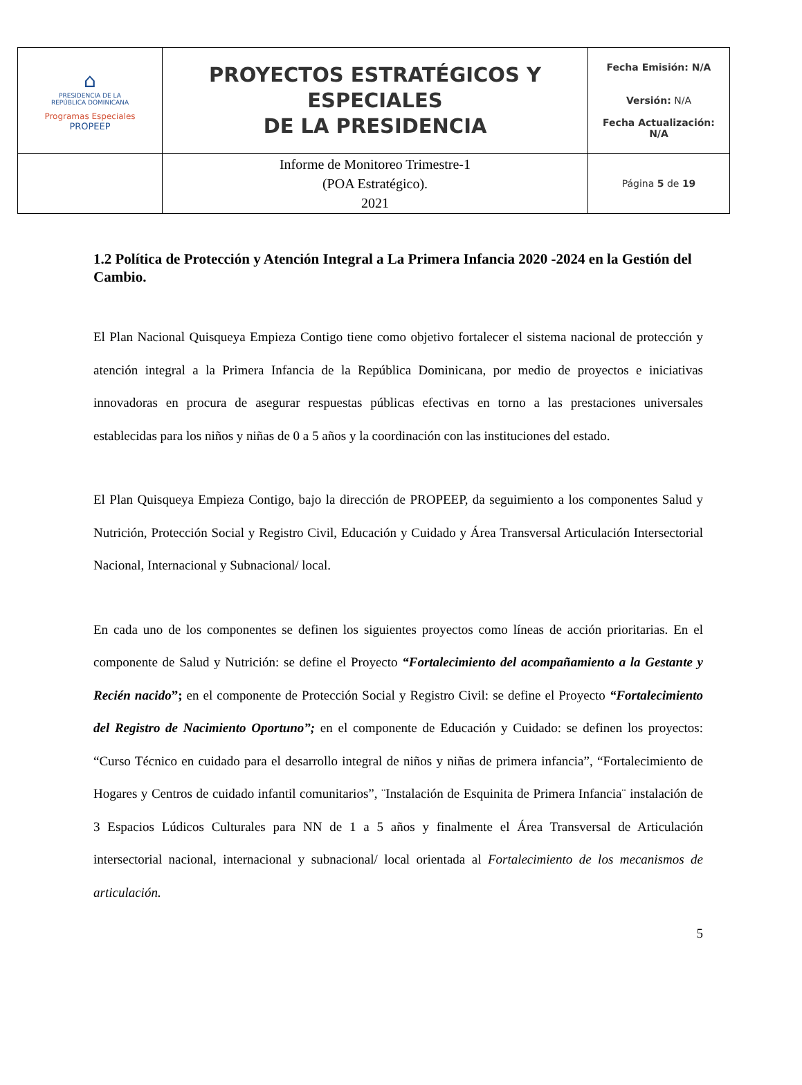| ⌂ PRESIDENCIA DE LA REPÚBLICA DOMINICANA Programas Especiales PROPEEP | PROYECTOS ESTRATÉGICOS Y ESPECIALES DE LA PRESIDENCIA | Fecha Emisión: N/A Versión: N/A Fecha Actualización: N/A |
| | Informe de Monitoreo Trimestre-1 (POA Estratégico). 2021 | Página 5 de 19 |
1.2 Política de Protección y Atención Integral a La Primera Infancia 2020 -2024 en la Gestión del Cambio.
El Plan Nacional Quisqueya Empieza Contigo tiene como objetivo fortalecer el sistema nacional de protección y atención integral a la Primera Infancia de la República Dominicana, por medio de proyectos e iniciativas innovadoras en procura de asegurar respuestas públicas efectivas en torno a las prestaciones universales establecidas para los niños y niñas de 0 a 5 años y la coordinación con las instituciones del estado.
El Plan Quisqueya Empieza Contigo, bajo la dirección de PROPEEP, da seguimiento a los componentes Salud y Nutrición, Protección Social y Registro Civil, Educación y Cuidado y Área Transversal Articulación Intersectorial Nacional, Internacional y Subnacional/ local.
En cada uno de los componentes se definen los siguientes proyectos como líneas de acción prioritarias. En el componente de Salud y Nutrición: se define el Proyecto “Fortalecimiento del acompañamiento a la Gestante y Recién nacido”; en el componente de Protección Social y Registro Civil: se define el Proyecto “Fortalecimiento del Registro de Nacimiento Oportuno”; en el componente de Educación y Cuidado: se definen los proyectos: “Curso Técnico en cuidado para el desarrollo integral de niños y niñas de primera infancia”, “Fortalecimiento de Hogares y Centros de cuidado infantil comunitarios”, ¨Instalación de Esquinita de Primera Infancia¨ instalación de 3 Espacios Lúdicos Culturales para NN de 1 a 5 años y finalmente el Área Transversal de Articulación intersectorial nacional, internacional y subnacional/ local orientada al Fortalecimiento de los mecanismos de articulación.
5